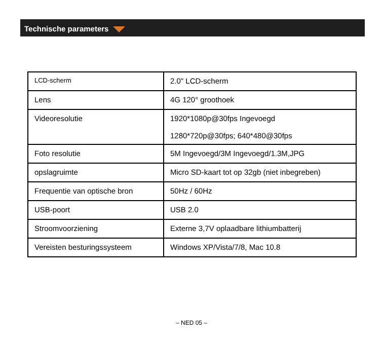Technische parameters
| LCD-scherm | 2.0" LCD-scherm |
| Lens | 4G 120° groothoek |
| Videoresolutie | 1920*1080p@30fps Ingevoegd 1280*720p@30fps; 640*480@30fps |
| Foto resolutie | 5M Ingevoegd/3M Ingevoegd/1.3M,JPG |
| opslagruimte | Micro SD-kaart tot op 32gb (niet inbegreben) |
| Frequentie van optische bron | 50Hz / 60Hz |
| USB-poort | USB 2.0 |
| Stroomvoorziening | Externe 3,7V oplaadbare lithiumbatterij |
| Vereisten besturingssysteem | Windows XP/Vista/7/8, Mac 10.8 |
– NED 05 –